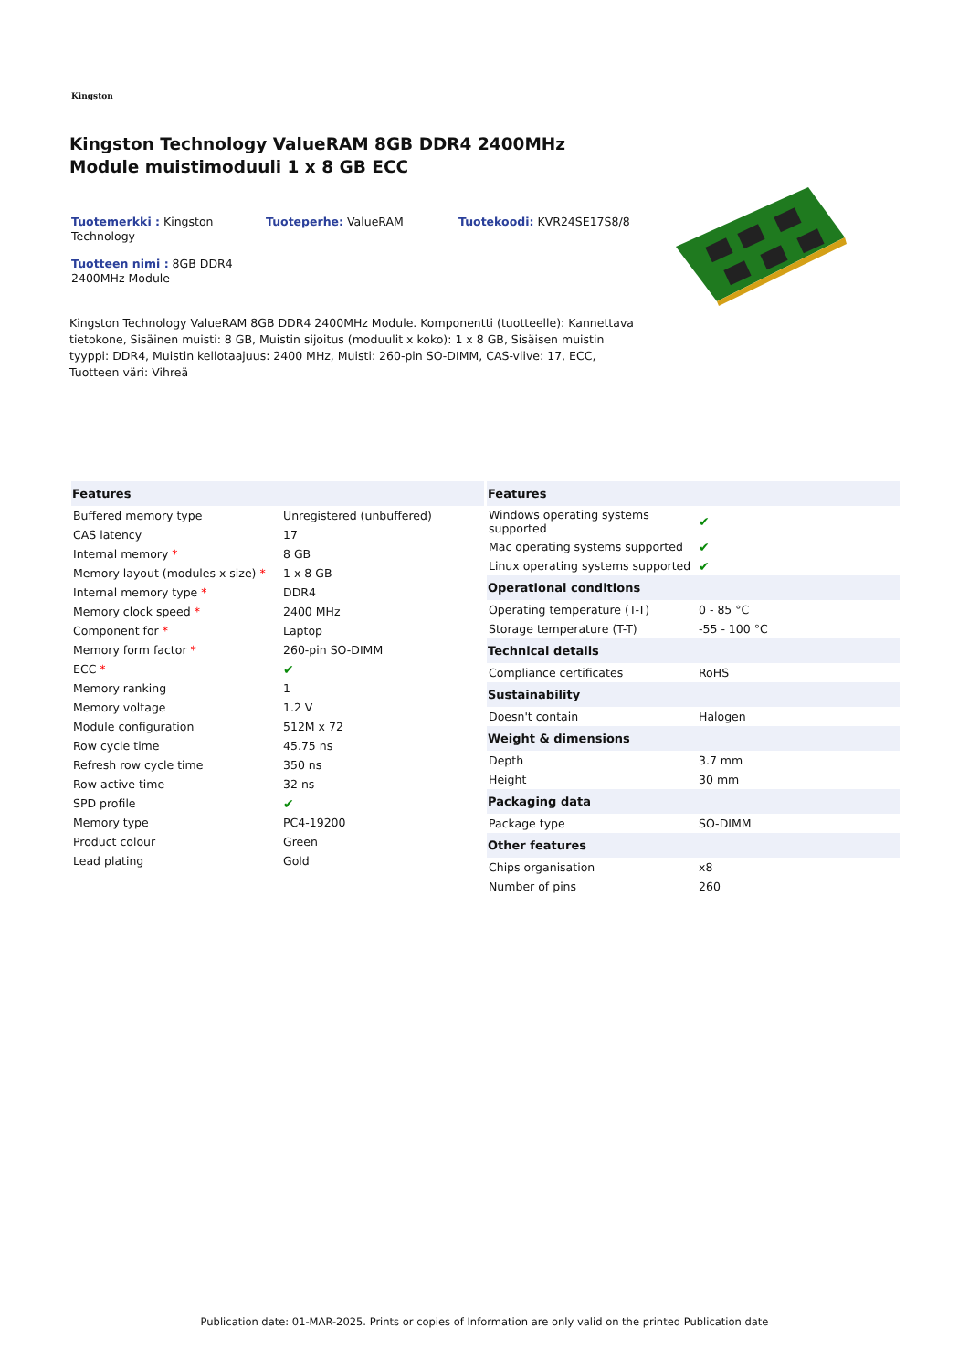Kingston
Kingston Technology ValueRAM 8GB DDR4 2400MHz Module muistimoduuli 1 x 8 GB ECC
Tuotemerkki : Kingston Technology
Tuoteperhe: ValueRAM
Tuotekoodi: KVR24SE17S8/8
Tuotteen nimi : 8GB DDR4 2400MHz Module
Kingston Technology ValueRAM 8GB DDR4 2400MHz Module. Komponentti (tuotteelle): Kannettava tietokone, Sisäinen muisti: 8 GB, Muistin sijoitus (moduulit x koko): 1 x 8 GB, Sisäisen muistin tyyppi: DDR4, Muistin kellotaajuus: 2400 MHz, Muisti: 260-pin SO-DIMM, CAS-viive: 17, ECC, Tuotteen väri: Vihreä
| Features | |
| --- | --- |
| Buffered memory type | Unregistered (unbuffered) |
| CAS latency | 17 |
| Internal memory * | 8 GB |
| Memory layout (modules x size) * | 1 x 8 GB |
| Internal memory type * | DDR4 |
| Memory clock speed * | 2400 MHz |
| Component for * | Laptop |
| Memory form factor * | 260-pin SO-DIMM |
| ECC * | ✔ |
| Memory ranking | 1 |
| Memory voltage | 1.2 V |
| Module configuration | 512M x 72 |
| Row cycle time | 45.75 ns |
| Refresh row cycle time | 350 ns |
| Row active time | 32 ns |
| SPD profile | ✔ |
| Memory type | PC4-19200 |
| Product colour | Green |
| Lead plating | Gold |
| Features | |
| --- | --- |
| Windows operating systems supported | ✔ |
| Mac operating systems supported | ✔ |
| Linux operating systems supported | ✔ |
| Operational conditions | |
| Operating temperature (T-T) | 0 - 85 °C |
| Storage temperature (T-T) | -55 - 100 °C |
| Technical details | |
| Compliance certificates | RoHS |
| Sustainability | |
| Doesn't contain | Halogen |
| Weight & dimensions | |
| Depth | 3.7 mm |
| Height | 30 mm |
| Packaging data | |
| Package type | SO-DIMM |
| Other features | |
| Chips organisation | x8 |
| Number of pins | 260 |
Publication date: 01-MAR-2025. Prints or copies of Information are only valid on the printed Publication date